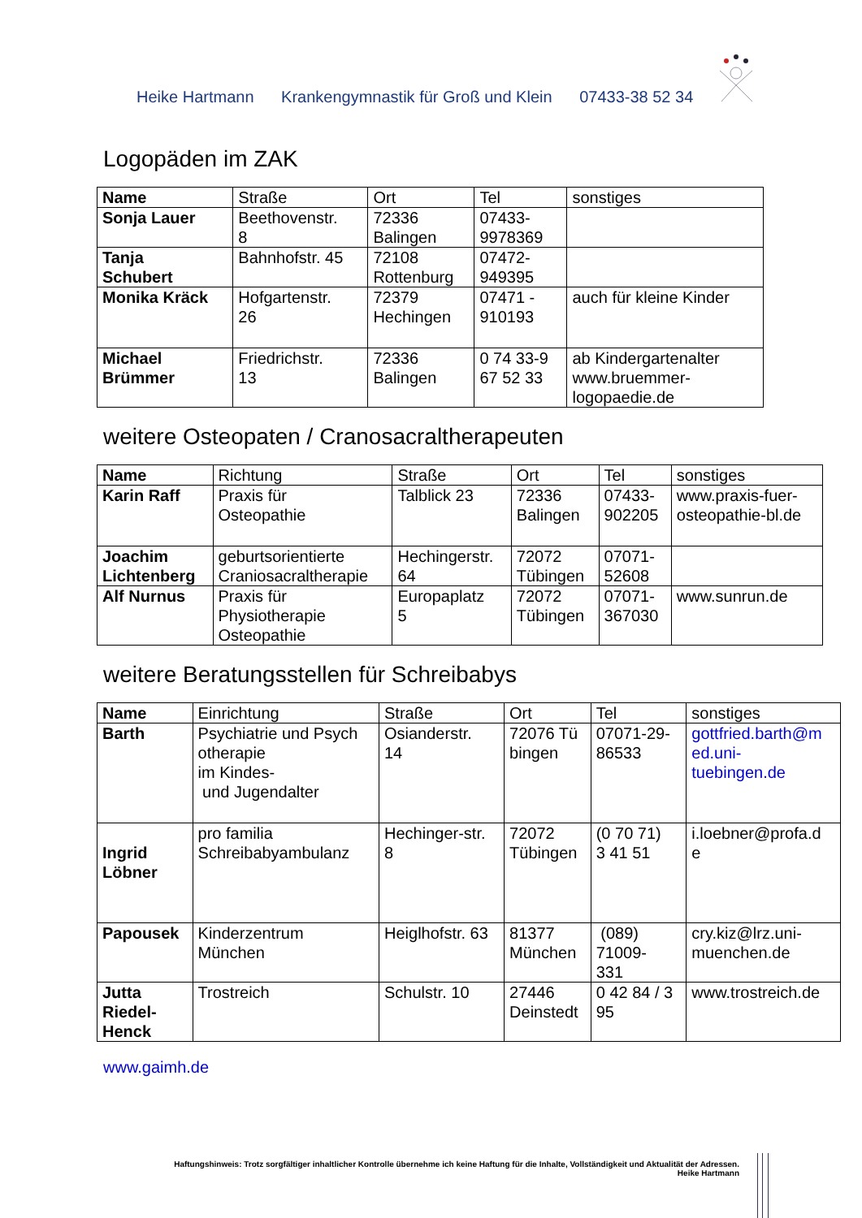Heike Hartmann Krankengymnastik für Groß und Klein 07433-38 52 34
Logopäden im ZAK
| Name | Straße | Ort | Tel | sonstiges |
| --- | --- | --- | --- | --- |
| Sonja Lauer | Beethovenstr. 8 | 72336 Balingen | 07433- 9978369 | |
| Tanja Schubert | Bahnhofstr. 45 | 72108 Rottenburg | 07472- 949395 | |
| Monika Kräck | Hofgartenstr. 26 | 72379 Hechingen | 07471 - 910193 | auch für kleine Kinder |
| Michael Brümmer | Friedrichstr. 13 | 72336 Balingen | 0 74 33-9 67 52 33 | ab Kindergartenalter www.bruemmer- logopaedie.de |
weitere Osteopaten / Cranosacraltherapeuten
| Name | Richtung | Straße | Ort | Tel | sonstiges |
| --- | --- | --- | --- | --- | --- |
| Karin Raff | Praxis für Osteopathie | Talblick 23 | 72336 Balingen | 07433- 902205 | www.praxis-fuer- osteopathie-bl.de |
| Joachim Lichtenberg | geburtsorientierte Craniosacraltherapie | Hechingerstr. 64 | 72072 Tübingen | 07071- 52608 | |
| Alf Nurnus | Praxis für Physiotherapie Osteopathie | Europaplatz 5 | 72072 Tübingen | 07071- 367030 | www.sunrun.de |
weitere Beratungsstellen für Schreibabys
| Name | Einrichtung | Straße | Ort | Tel | sonstiges |
| --- | --- | --- | --- | --- | --- |
| Barth | Psychiatrie und Psych otherapie im Kindes- und Jugendalter | Osianderstr. 14 | 72076 Tü bingen | 07071-29- 86533 | gottfried.barth@m ed.uni- tuebingen.de |
| Ingrid Löbner | pro familia Schreibabyambulanz | Hechinger-str. 8 | 72072 Tübingen | (0 70 71) 3 41 51 | i.loebner@profa.d e |
| Papousek | Kinderzentrum München | Heiglhofstr. 63 | 81377 München | (089) 71009- 331 | cry.kiz@lrz.uni- muenchen.de |
| Jutta Riedel- Henck | Trostreich | Schulstr. 10 | 27446 Deinstedt | 0 42 84 / 3 95 | www.trostreich.de |
www.gaimh.de
Haftungshinweis: Trotz sorgfältiger inhaltlicher Kontrolle übernehme ich keine Haftung für die Inhalte, Vollständigkeit und Aktualität der Adressen.
Heike Hartmann